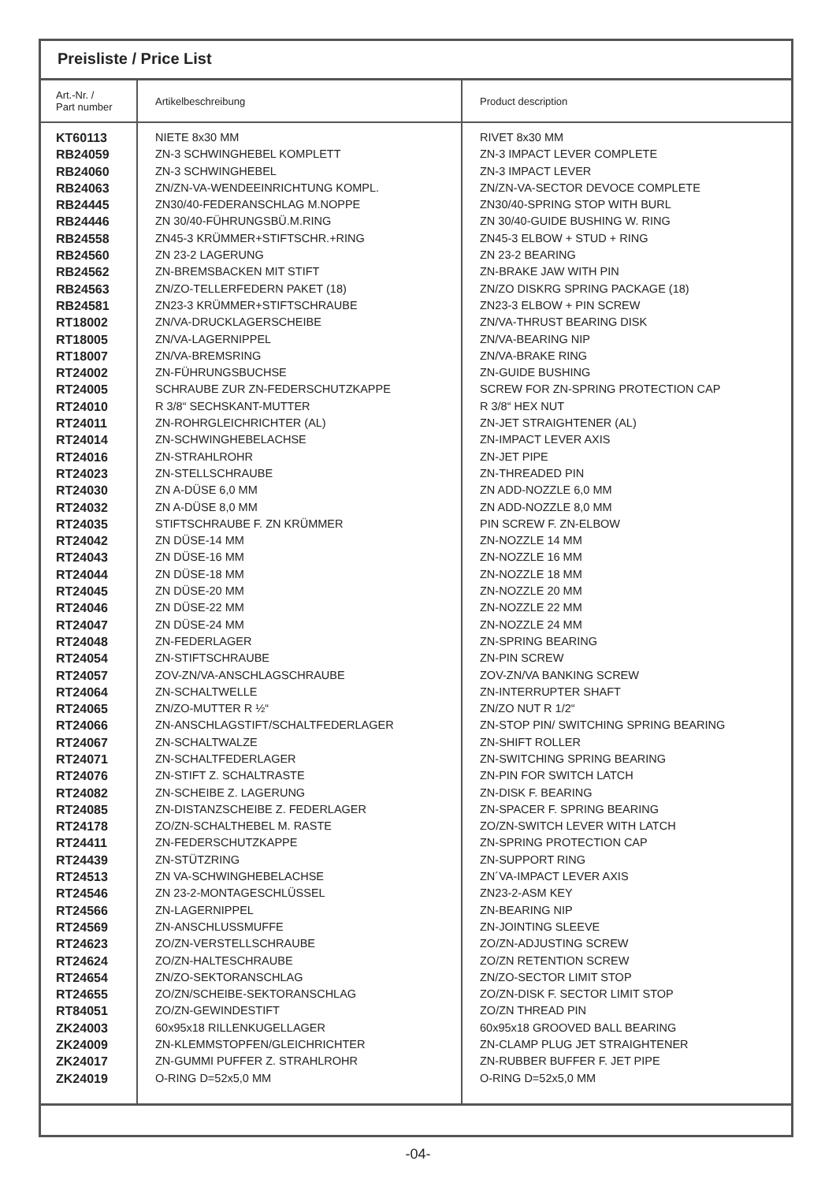Preisliste / Price List
| Art.-Nr. / Part number | Artikelbeschreibung | Product description |
| --- | --- | --- |
| KT60113 | NIETE 8x30 MM | RIVET 8x30 MM |
| RB24059 | ZN-3 SCHWINGHEBEL KOMPLETT | ZN-3 IMPACT LEVER COMPLETE |
| RB24060 | ZN-3 SCHWINGHEBEL | ZN-3 IMPACT LEVER |
| RB24063 | ZN/ZN-VA-WENDEEINRICHTUNG KOMPL. | ZN/ZN-VA-SECTOR DEVOCE COMPLETE |
| RB24445 | ZN30/40-FEDERANSCHLAG M.NOPPE | ZN30/40-SPRING STOP WITH BURL |
| RB24446 | ZN 30/40-FÜHRUNGSBÜ.M.RING | ZN 30/40-GUIDE BUSHING W. RING |
| RB24558 | ZN45-3 KRÜMMER+STIFTSCHR.+RING | ZN45-3 ELBOW + STUD + RING |
| RB24560 | ZN 23-2 LAGERUNG | ZN 23-2 BEARING |
| RB24562 | ZN-BREMSBACKEN MIT STIFT | ZN-BRAKE JAW WITH PIN |
| RB24563 | ZN/ZO-TELLERFEDERN PAKET (18) | ZN/ZO DISKRG SPRING PACKAGE (18) |
| RB24581 | ZN23-3 KRÜMMER+STIFTSCHRAUBE | ZN23-3 ELBOW + PIN SCREW |
| RT18002 | ZN/VA-DRUCKLAGERSCHEIBE | ZN/VA-THRUST BEARING DISK |
| RT18005 | ZN/VA-LAGERNIPPEL | ZN/VA-BEARING NIP |
| RT18007 | ZN/VA-BREMSRING | ZN/VA-BRAKE RING |
| RT24002 | ZN-FÜHRUNGSBUCHSE | ZN-GUIDE BUSHING |
| RT24005 | SCHRAUBE ZUR ZN-FEDERSCHUTZKAPPE | SCREW FOR ZN-SPRING PROTECTION CAP |
| RT24010 | R 3/8“ SECHSKANT-MUTTER | R 3/8“ HEX NUT |
| RT24011 | ZN-ROHRGLEICHRICHTER (AL) | ZN-JET STRAIGHTENER (AL) |
| RT24014 | ZN-SCHWINGHEBELACHSE | ZN-IMPACT LEVER AXIS |
| RT24016 | ZN-STRAHLROHR | ZN-JET PIPE |
| RT24023 | ZN-STELLSCHRAUBE | ZN-THREADED PIN |
| RT24030 | ZN A-DÜSE 6,0 MM | ZN ADD-NOZZLE 6,0 MM |
| RT24032 | ZN A-DÜSE 8,0 MM | ZN ADD-NOZZLE 8,0 MM |
| RT24035 | STIFTSCHRAUBE F. ZN KRÜMMER | PIN SCREW F. ZN-ELBOW |
| RT24042 | ZN DÜSE-14 MM | ZN-NOZZLE 14 MM |
| RT24043 | ZN DÜSE-16 MM | ZN-NOZZLE 16 MM |
| RT24044 | ZN DÜSE-18 MM | ZN-NOZZLE 18 MM |
| RT24045 | ZN DÜSE-20 MM | ZN-NOZZLE 20 MM |
| RT24046 | ZN DÜSE-22 MM | ZN-NOZZLE 22 MM |
| RT24047 | ZN DÜSE-24 MM | ZN-NOZZLE 24 MM |
| RT24048 | ZN-FEDERLAGER | ZN-SPRING BEARING |
| RT24054 | ZN-STIFTSCHRAUBE | ZN-PIN SCREW |
| RT24057 | ZOV-ZN/VA-ANSCHLAGSCHRAUBE | ZOV-ZN/VA BANKING SCREW |
| RT24064 | ZN-SCHALTWELLE | ZN-INTERRUPTER SHAFT |
| RT24065 | ZN/ZO-MUTTER R ½“ | ZN/ZO NUT R 1/2“ |
| RT24066 | ZN-ANSCHLAGSTIFT/SCHALTFEDERLAGER | ZN-STOP PIN/ SWITCHING SPRING BEARING |
| RT24067 | ZN-SCHALTWALZE | ZN-SHIFT ROLLER |
| RT24071 | ZN-SCHALTFEDERLAGER | ZN-SWITCHING SPRING BEARING |
| RT24076 | ZN-STIFT Z. SCHALTRASTE | ZN-PIN FOR SWITCH LATCH |
| RT24082 | ZN-SCHEIBE Z. LAGERUNG | ZN-DISK F. BEARING |
| RT24085 | ZN-DISTANZSCHEIBE Z. FEDERLAGER | ZN-SPACER F. SPRING BEARING |
| RT24178 | ZO/ZN-SCHALTHEBEL M. RASTE | ZO/ZN-SWITCH LEVER WITH LATCH |
| RT24411 | ZN-FEDERSCHUTZKAPPE | ZN-SPRING PROTECTION CAP |
| RT24439 | ZN-STÜTZRING | ZN-SUPPORT RING |
| RT24513 | ZN VA-SCHWINGHEBELACHSE | ZN´VA-IMPACT LEVER AXIS |
| RT24546 | ZN 23-2-MONTAGESCHLÜSSEL | ZN23-2-ASM KEY |
| RT24566 | ZN-LAGERNIPPEL | ZN-BEARING NIP |
| RT24569 | ZN-ANSCHLUSSMUFFE | ZN-JOINTING SLEEVE |
| RT24623 | ZO/ZN-VERSTELLSCHRAUBE | ZO/ZN-ADJUSTING SCREW |
| RT24624 | ZO/ZN-HALTESCHRAUBE | ZO/ZN RETENTION SCREW |
| RT24654 | ZN/ZO-SEKTORANSCHLAG | ZN/ZO-SECTOR LIMIT STOP |
| RT24655 | ZO/ZN/SCHEIBE-SEKTORANSCHLAG | ZO/ZN-DISK F. SECTOR LIMIT STOP |
| RT84051 | ZO/ZN-GEWINDESTIFT | ZO/ZN THREAD PIN |
| ZK24003 | 60x95x18 RILLENKUGELLAGER | 60x95x18 GROOVED BALL BEARING |
| ZK24009 | ZN-KLEMMSTOPFEN/GLEICHRICHTER | ZN-CLAMP PLUG JET STRAIGHTENER |
| ZK24017 | ZN-GUMMI PUFFER Z. STRAHLROHR | ZN-RUBBER BUFFER F. JET PIPE |
| ZK24019 | O-RING D=52x5,0 MM | O-RING D=52x5,0 MM |
-04-